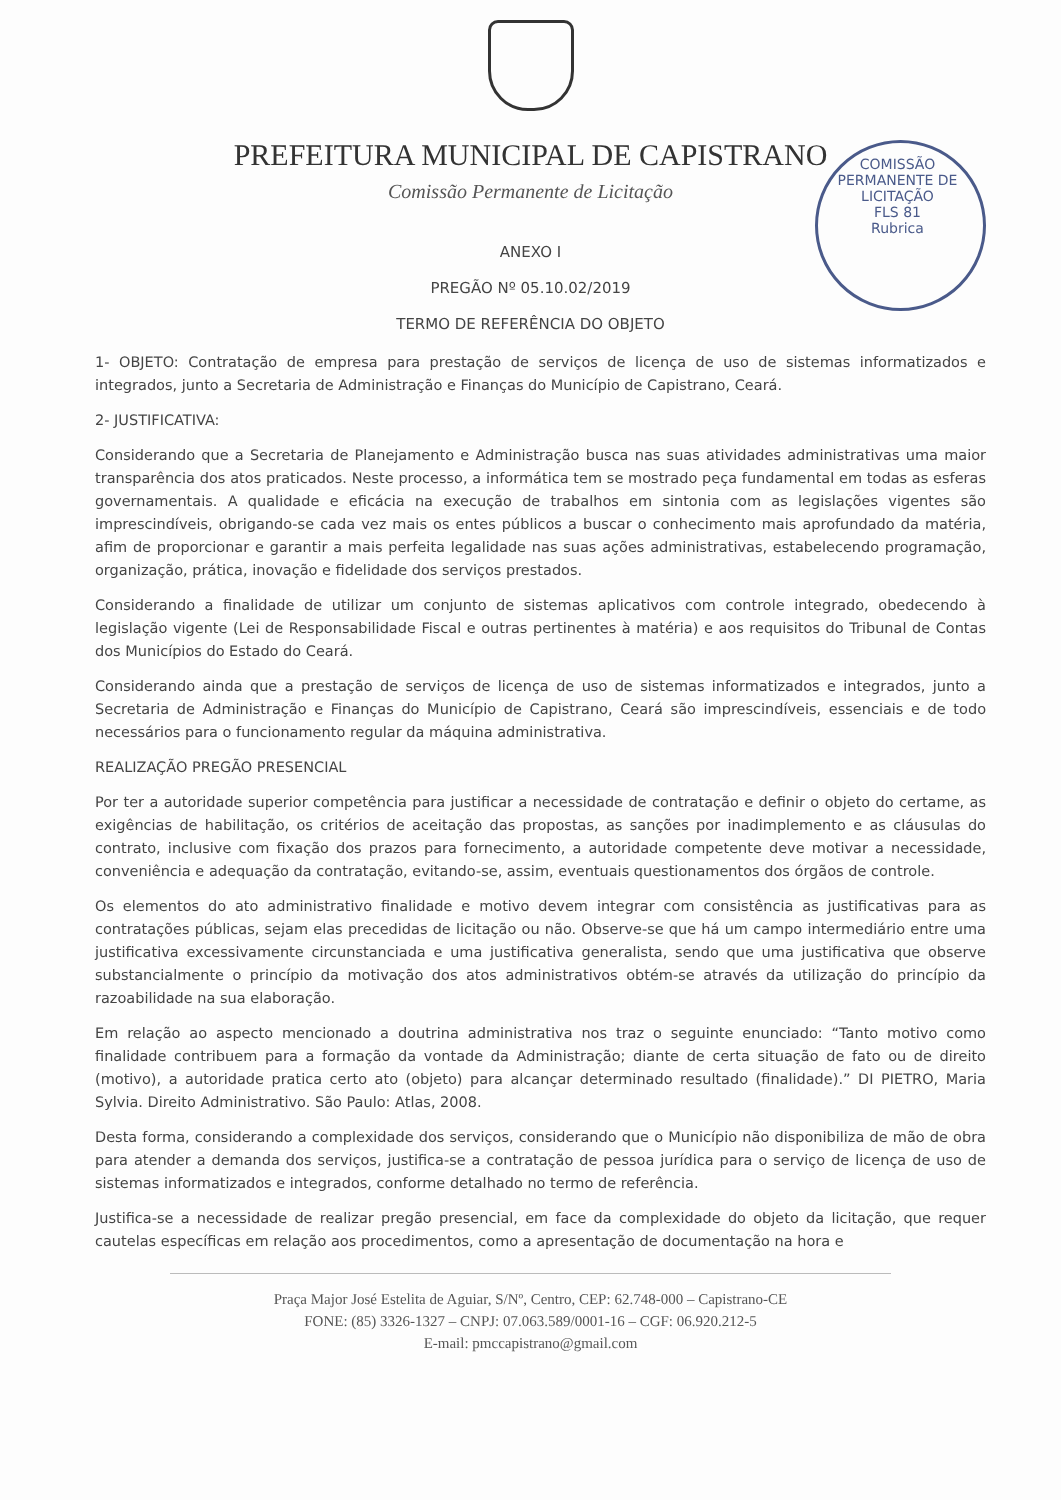PREFEITURA MUNICIPAL DE CAPISTRANO
Comissão Permanente de Licitação
COMISSÃO PERMANENTE DE LICITAÇÃO
FLS 81
Rubrica
ANEXO I
PREGÃO Nº 05.10.02/2019
TERMO DE REFERÊNCIA DO OBJETO
1- OBJETO: Contratação de empresa para prestação de serviços de licença de uso de sistemas informatizados e integrados, junto a Secretaria de Administração e Finanças do Município de Capistrano, Ceará.
2- JUSTIFICATIVA:
Considerando que a Secretaria de Planejamento e Administração busca nas suas atividades administrativas uma maior transparência dos atos praticados. Neste processo, a informática tem se mostrado peça fundamental em todas as esferas governamentais. A qualidade e eficácia na execução de trabalhos em sintonia com as legislações vigentes são imprescindíveis, obrigando-se cada vez mais os entes públicos a buscar o conhecimento mais aprofundado da matéria, afim de proporcionar e garantir a mais perfeita legalidade nas suas ações administrativas, estabelecendo programação, organização, prática, inovação e fidelidade dos serviços prestados.
Considerando a finalidade de utilizar um conjunto de sistemas aplicativos com controle integrado, obedecendo à legislação vigente (Lei de Responsabilidade Fiscal e outras pertinentes à matéria) e aos requisitos do Tribunal de Contas dos Municípios do Estado do Ceará.
Considerando ainda que a prestação de serviços de licença de uso de sistemas informatizados e integrados, junto a Secretaria de Administração e Finanças do Município de Capistrano, Ceará são imprescindíveis, essenciais e de todo necessários para o funcionamento regular da máquina administrativa.
REALIZAÇÃO PREGÃO PRESENCIAL
Por ter a autoridade superior competência para justificar a necessidade de contratação e definir o objeto do certame, as exigências de habilitação, os critérios de aceitação das propostas, as sanções por inadimplemento e as cláusulas do contrato, inclusive com fixação dos prazos para fornecimento, a autoridade competente deve motivar a necessidade, conveniência e adequação da contratação, evitando-se, assim, eventuais questionamentos dos órgãos de controle.
Os elementos do ato administrativo finalidade e motivo devem integrar com consistência as justificativas para as contratações públicas, sejam elas precedidas de licitação ou não. Observe-se que há um campo intermediário entre uma justificativa excessivamente circunstanciada e uma justificativa generalista, sendo que uma justificativa que observe substancialmente o princípio da motivação dos atos administrativos obtém-se através da utilização do princípio da razoabilidade na sua elaboração.
Em relação ao aspecto mencionado a doutrina administrativa nos traz o seguinte enunciado: “Tanto motivo como finalidade contribuem para a formação da vontade da Administração; diante de certa situação de fato ou de direito (motivo), a autoridade pratica certo ato (objeto) para alcançar determinado resultado (finalidade).” DI PIETRO, Maria Sylvia. Direito Administrativo. São Paulo: Atlas, 2008.
Desta forma, considerando a complexidade dos serviços, considerando que o Município não disponibiliza de mão de obra para atender a demanda dos serviços, justifica-se a contratação de pessoa jurídica para o serviço de licença de uso de sistemas informatizados e integrados, conforme detalhado no termo de referência.
Justifica-se a necessidade de realizar pregão presencial, em face da complexidade do objeto da licitação, que requer cautelas específicas em relação aos procedimentos, como a apresentação de documentação na hora e
Praça Major José Estelita de Aguiar, S/Nº, Centro, CEP: 62.748-000 – Capistrano-CE
FONE: (85) 3326-1327 – CNPJ: 07.063.589/0001-16 – CGF: 06.920.212-5
E-mail: pmccapistrano@gmail.com